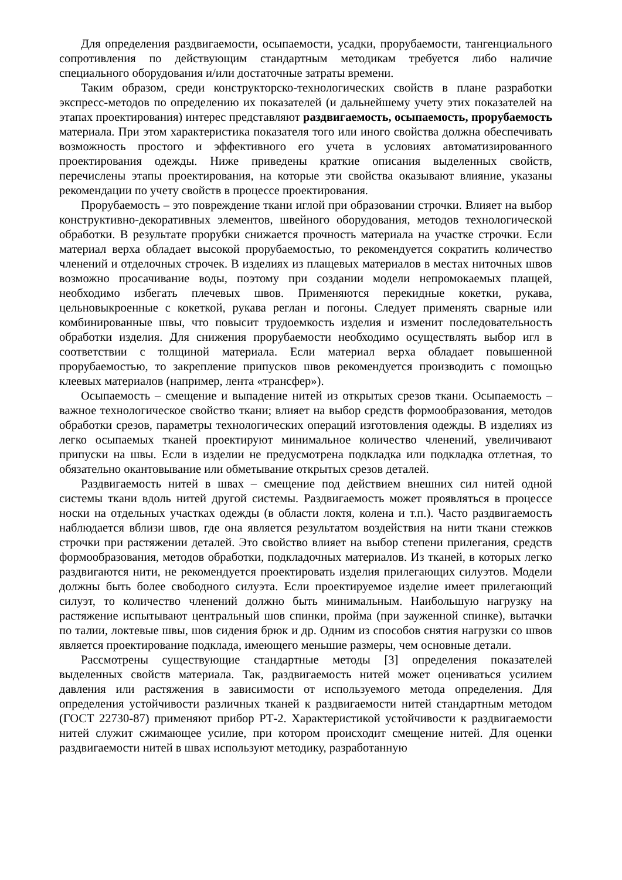Для определения раздвигаемости, осыпаемости, усадки, прорубаемости, тангенциального сопротивления по действующим стандартным методикам требуется либо наличие специального оборудования и/или достаточные затраты времени.
Таким образом, среди конструкторско-технологических свойств в плане разработки экспресс-методов по определению их показателей (и дальнейшему учету этих показателей на этапах проектирования) интерес представляют раздвигаемость, осыпаемость, прорубаемость материала. При этом характеристика показателя того или иного свойства должна обеспечивать возможность простого и эффективного его учета в условиях автоматизированного проектирования одежды. Ниже приведены краткие описания выделенных свойств, перечислены этапы проектирования, на которые эти свойства оказывают влияние, указаны рекомендации по учету свойств в процессе проектирования.
Прорубаемость – это повреждение ткани иглой при образовании строчки. Влияет на выбор конструктивно-декоративных элементов, швейного оборудования, методов технологической обработки. В результате прорубки снижается прочность материала на участке строчки. Если материал верха обладает высокой прорубаемостью, то рекомендуется сократить количество членений и отделочных строчек. В изделиях из плащевых материалов в местах ниточных швов возможно просачивание воды, поэтому при создании модели непромокаемых плащей, необходимо избегать плечевых швов. Применяются перекидные кокетки, рукава, цельновыкроенные с кокеткой, рукава реглан и погоны. Следует применять сварные или комбинированные швы, что повысит трудоемкость изделия и изменит последовательность обработки изделия. Для снижения прорубаемости необходимо осуществлять выбор игл в соответствии с толщиной материала. Если материал верха обладает повышенной прорубаемостью, то закрепление припусков швов рекомендуется производить с помощью клеевых материалов (например, лента «трансфер»).
Осыпаемость – смещение и выпадение нитей из открытых срезов ткани. Осыпаемость – важное технологическое свойство ткани; влияет на выбор средств формообразования, методов обработки срезов, параметры технологических операций изготовления одежды. В изделиях из легко осыпаемых тканей проектируют минимальное количество членений, увеличивают припуски на швы. Если в изделии не предусмотрена подкладка или подкладка отлетная, то обязательно окантовывание или обметывание открытых срезов деталей.
Раздвигаемость нитей в швах – смещение под действием внешних сил нитей одной системы ткани вдоль нитей другой системы. Раздвигаемость может проявляться в процессе носки на отдельных участках одежды (в области локтя, колена и т.п.). Часто раздвигаемость наблюдается вблизи швов, где она является результатом воздействия на нити ткани стежков строчки при растяжении деталей. Это свойство влияет на выбор степени прилегания, средств формообразования, методов обработки, подкладочных материалов. Из тканей, в которых легко раздвигаются нити, не рекомендуется проектировать изделия прилегающих силуэтов. Модели должны быть более свободного силуэта. Если проектируемое изделие имеет прилегающий силуэт, то количество членений должно быть минимальным. Наибольшую нагрузку на растяжение испытывают центральный шов спинки, пройма (при зауженной спинке), вытачки по талии, локтевые швы, шов сидения брюк и др. Одним из способов снятия нагрузки со швов является проектирование подклада, имеющего меньшие размеры, чем основные детали.
Рассмотрены существующие стандартные методы [3] определения показателей выделенных свойств материала. Так, раздвигаемость нитей может оцениваться усилием давления или растяжения в зависимости от используемого метода определения. Для определения устойчивости различных тканей к раздвигаемости нитей стандартным методом (ГОСТ 22730-87) применяют прибор РТ-2. Характеристикой устойчивости к раздвигаемости нитей служит сжимающее усилие, при котором происходит смещение нитей. Для оценки раздвигаемости нитей в швах используют методику, разработанную